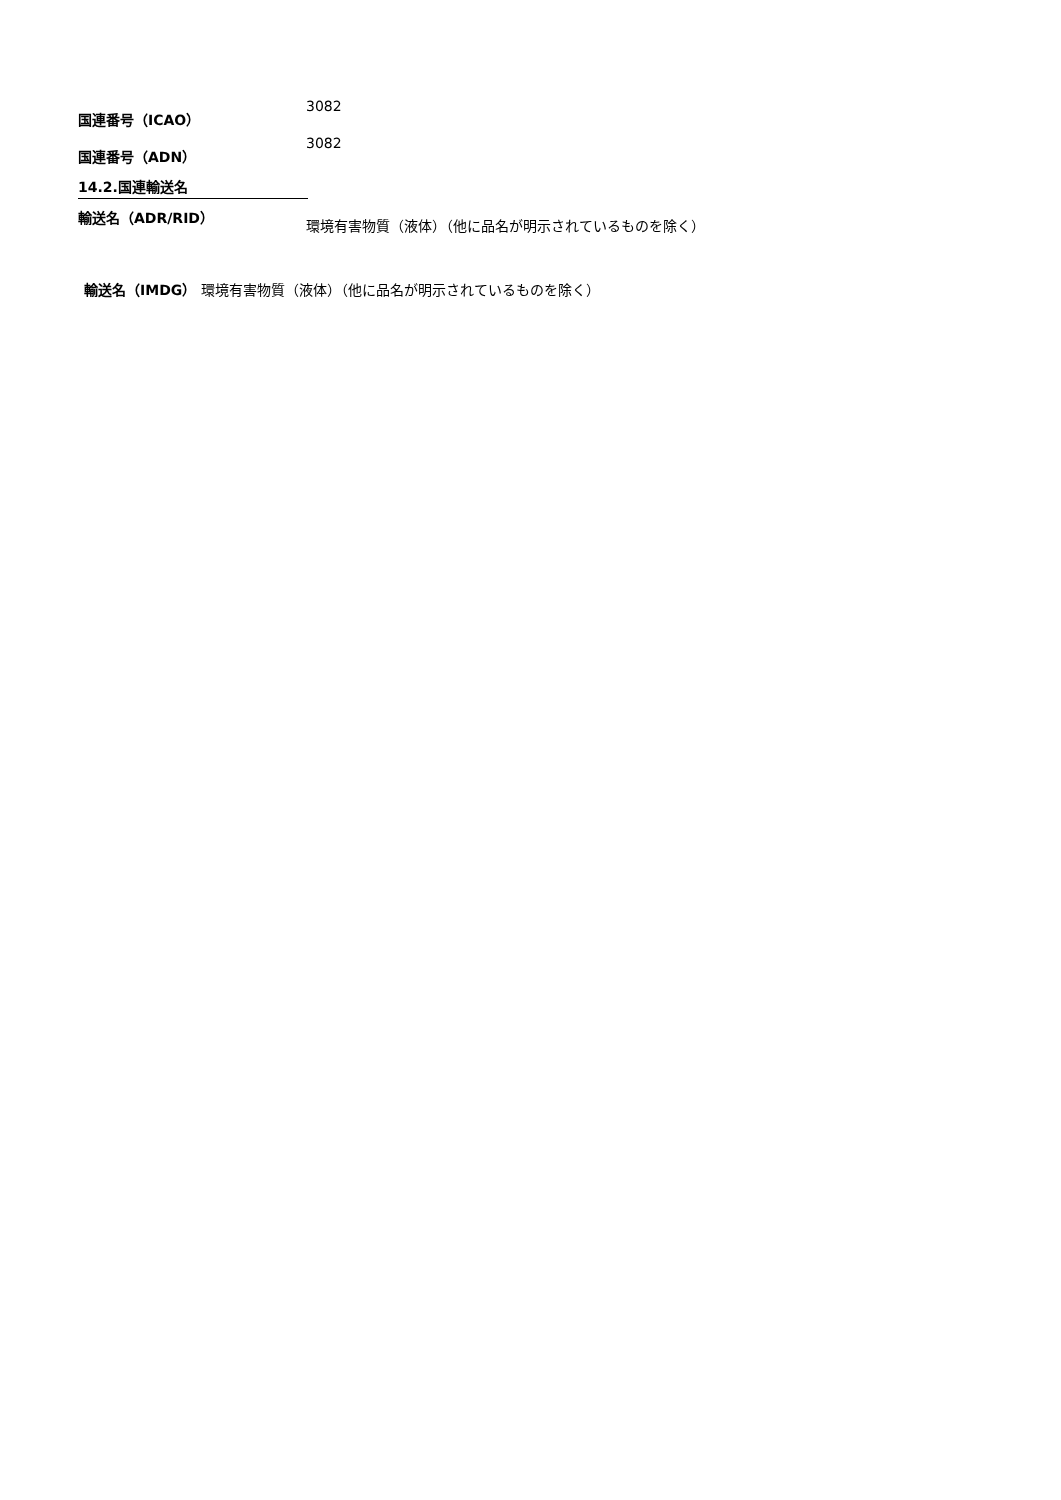国連番号（ICAO）
3082
国連番号（ADN）
3082
14.2.国連輸送名
輸送名（ADR/RID）
環境有害物質（液体）（他に品名が明示されているものを除く）
輸送名（IMDG） 環境有害物質（液体）（他に品名が明示されているものを除く）